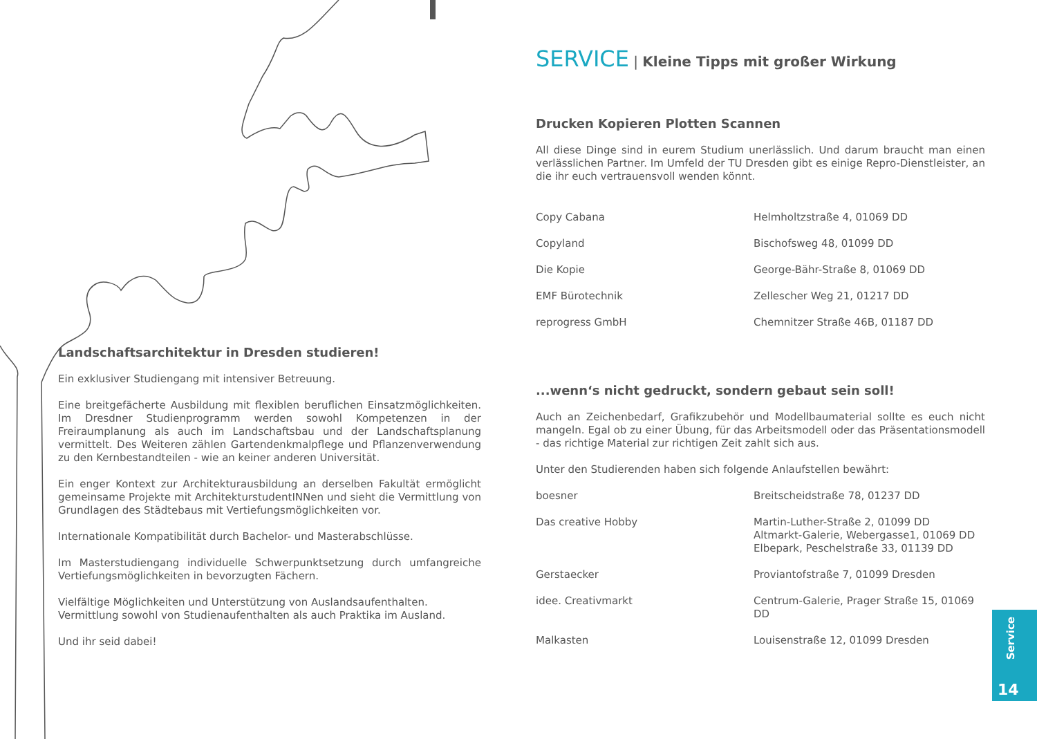Landschaftsarchitektur in Dresden studieren!
Ein exklusiver Studiengang mit intensiver Betreuung.
Eine breitgefächerte Ausbildung mit flexiblen beruflichen Einsatzmöglichkeiten. Im Dresdner Studienprogramm werden sowohl Kompetenzen in der Freiraumplanung als auch im Landschaftsbau und der Landschaftsplanung vermittelt. Des Weiteren zählen Gartendenkmalpflege und Pflanzenverwendung zu den Kernbestandteilen - wie an keiner anderen Universität.
Ein enger Kontext zur Architekturausbildung an derselben Fakultät ermöglicht gemeinsame Projekte mit ArchitekturstudentINNen und sieht die Vermittlung von Grundlagen des Städtebaus mit Vertiefungsmöglichkeiten vor.
Internationale Kompatibilität durch Bachelor- und Masterabschlüsse.
Im Masterstudiengang individuelle Schwerpunktsetzung durch umfangreiche Vertiefungsmöglichkeiten in bevorzugten Fächern.
Vielfältige Möglichkeiten und Unterstützung von Auslandsaufenthalten.
Vermittlung sowohl von Studienaufenthalten als auch Praktika im Ausland.
Und ihr seid dabei!
SERVICE | Kleine Tipps mit großer Wirkung
Drucken Kopieren Plotten Scannen
All diese Dinge sind in eurem Studium unerlässlich. Und darum braucht man einen verlässlichen Partner. Im Umfeld der TU Dresden gibt es einige Repro-Dienstleister, an die ihr euch vertrauensvoll wenden könnt.
| Copy Cabana | Helmholtzstraße 4, 01069 DD |
| Copyland | Bischofsweg 48, 01099 DD |
| Die Kopie | George-Bähr-Straße 8, 01069 DD |
| EMF Bürotechnik | Zellescher Weg 21, 01217 DD |
| reprogress GmbH | Chemnitzer Straße 46B, 01187 DD |
...wenn‘s nicht gedruckt, sondern gebaut sein soll!
Auch an Zeichenbedarf, Grafikzubehör und Modellbaumaterial sollte es euch nicht mangeln. Egal ob zu einer Übung, für das Arbeitsmodell oder das Präsentationsmodell - das richtige Material zur richtigen Zeit zahlt sich aus.
Unter den Studierenden haben sich folgende Anlaufstellen bewährt:
| boesner | Breitscheidstraße 78, 01237 DD |
| Das creative Hobby | Martin-Luther-Straße 2, 01099 DD Altmarkt-Galerie, Webergasse1, 01069 DD Elbepark, Peschelstraße 33, 01139 DD |
| Gerstaecker | Proviantofstraße 7, 01099 Dresden |
| idee. Creativmarkt | Centrum-Galerie, Prager Straße 15, 01069 DD |
| Malkasten | Louisenstraße 12, 01099 Dresden |
Service
14